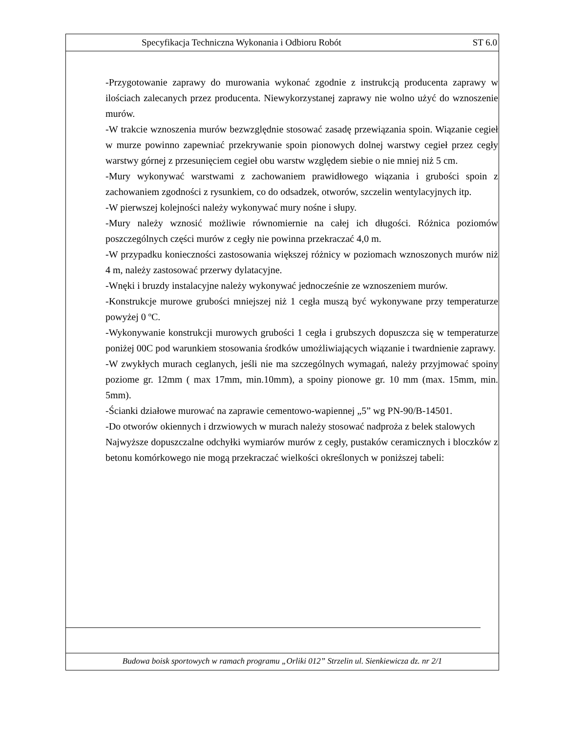Specyfikacja Techniczna Wykonania i Odbioru Robót ST 6.0
-Przygotowanie zaprawy do murowania wykonać zgodnie z instrukcją producenta zaprawy w ilościach zalecanych przez producenta. Niewykorzystanej zaprawy nie wolno użyć do wznoszenie murów.
-W trakcie wznoszenia murów bezwzględnie stosować zasadę przewiązania spoin. Wiązanie cegieł w murze powinno zapewniać przekrywanie spoin pionowych dolnej warstwy cegieł przez cegły warstwy górnej z przesunięciem cegieł obu warstw względem siebie o nie mniej niż 5 cm.
-Mury wykonywać warstwami z zachowaniem prawidłowego wiązania i grubości spoin z zachowaniem zgodności z rysunkiem, co do odsadzek, otworów, szczelin wentylacyjnych itp.
-W pierwszej kolejności należy wykonywać mury nośne i słupy.
-Mury należy wznosić możliwie równomiernie na całej ich długości. Różnica poziomów poszczególnych części murów z cegły nie powinna przekraczać 4,0 m.
-W przypadku konieczności zastosowania większej różnicy w poziomach wznoszonych murów niż 4 m, należy zastosować przerwy dylatacyjne.
-Wnęki i bruzdy instalacyjne należy wykonywać jednocześnie ze wznoszeniem murów.
-Konstrukcje murowe grubości mniejszej niż 1 cegła muszą być wykonywane przy temperaturze powyżej 0 ºC.
-Wykonywanie konstrukcji murowych grubości 1 cegła i grubszych dopuszcza się w temperaturze poniżej 00C pod warunkiem stosowania środków umożliwiających wiązanie i twardnienie zaprawy.
-W zwykłych murach ceglanych, jeśli nie ma szczególnych wymagań, należy przyjmować spoiny poziome gr. 12mm ( max 17mm, min.10mm), a spoiny pionowe gr. 10 mm (max. 15mm, min. 5mm).
-Ścianki działowe murować na zaprawie cementowo-wapiennej „5” wg PN-90/B-14501.
-Do otworów okiennych i drzwiowych w murach należy stosować nadproża z belek stalowych
Najwyższe dopuszczalne odchyłki wymiarów murów z cegły, pustaków ceramicznych i bloczków z betonu komórkowego nie mogą przekraczać wielkości określonych w poniższej tabeli:
Budowa boisk sportowych w ramach programu „Orliki 012” Strzelin ul. Sienkiewicza dz. nr 2/1